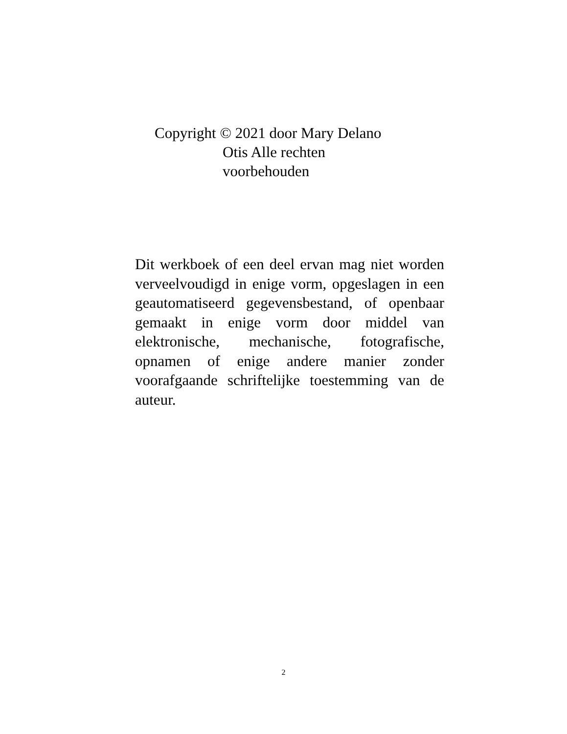Copyright © 2021 door Mary Delano
Otis Alle rechten
voorbehouden
Dit werkboek of een deel ervan mag niet worden verveelvoudigd in enige vorm, opgeslagen in een geautomatiseerd gegevensbestand, of openbaar gemaakt in enige vorm door middel van elektronische, mechanische, fotografische, opnamen of enige andere manier zonder voorafgaande schriftelijke toestemming van de auteur.
2